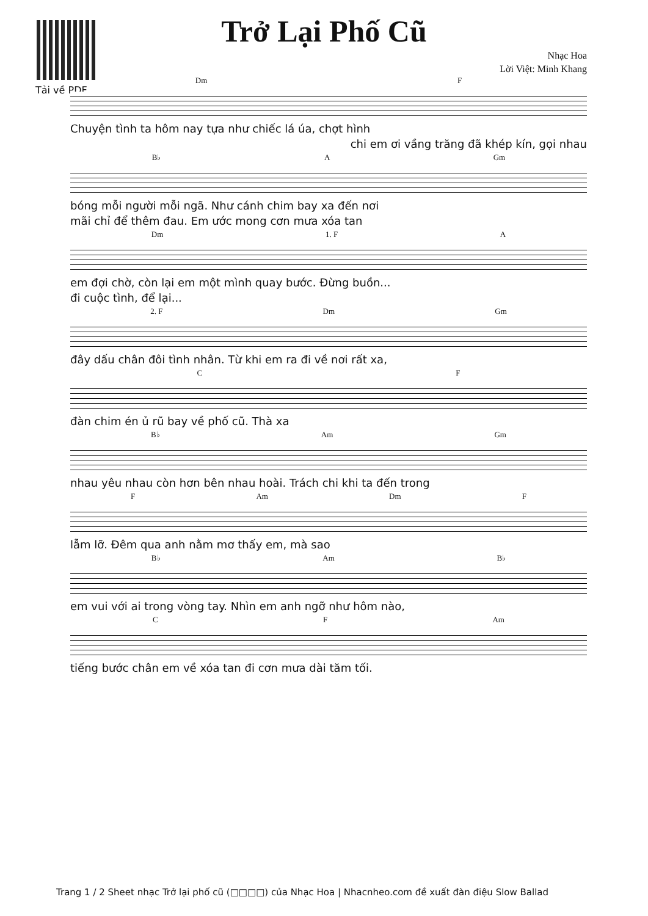Tải về PDF
Trở Lại Phố Cũ
Nhạc Hoa
Lời Việt: Minh Khang
Dm F
Chuyện tình ta hôm nay tựa như chiếc lá úa, chợt hình
chi em ơi vầng trăng đã khép kín, gọi nhau
B♭ A Gm
bóng mỗi người mỗi ngã. Như cánh chim bay xa đến nơi
mãi chỉ để thêm đau. Em ước mong cơn mưa xóa tan
Dm 1. F A
em đợi chờ, còn lại em một mình quay bước. Đừng buồn...
đi cuộc tình, để lại...
2. F Dm Gm
đây dấu chân đôi tình nhân. Từ khi em ra đi về nơi rất xa,
C F
đàn chim én ủ rũ bay về phố cũ. Thà xa
B♭ Am Gm
nhau yêu nhau còn hơn bên nhau hoài. Trách chi khi ta đến trong
F Am Dm F
lẫm lỡ. Đêm qua anh nằm mơ thấy em, mà sao
B♭ Am B♭
em vui với ai trong vòng tay. Nhìn em anh ngỡ như hôm nào,
C F Am
tiếng bước chân em về xóa tan đi cơn mưa dài tăm tối.
Trang 1 / 2 Sheet nhạc Trở lại phố cũ (□□□□) của Nhạc Hoa | Nhacnheo.com đề xuất đàn điệu Slow Ballad